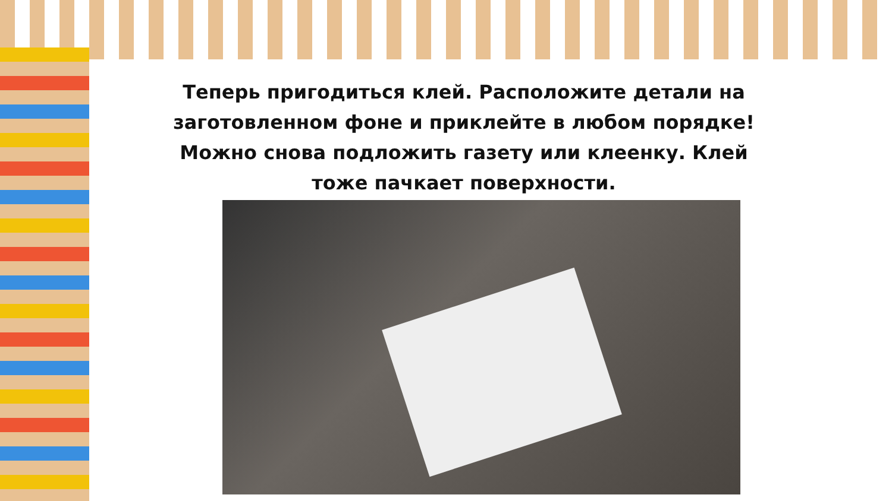Теперь пригодиться клей. Расположите детали на заготовленном фоне и приклейте в любом порядке! Можно снова подложить газету или клеенку. Клей тоже пачкает поверхности.